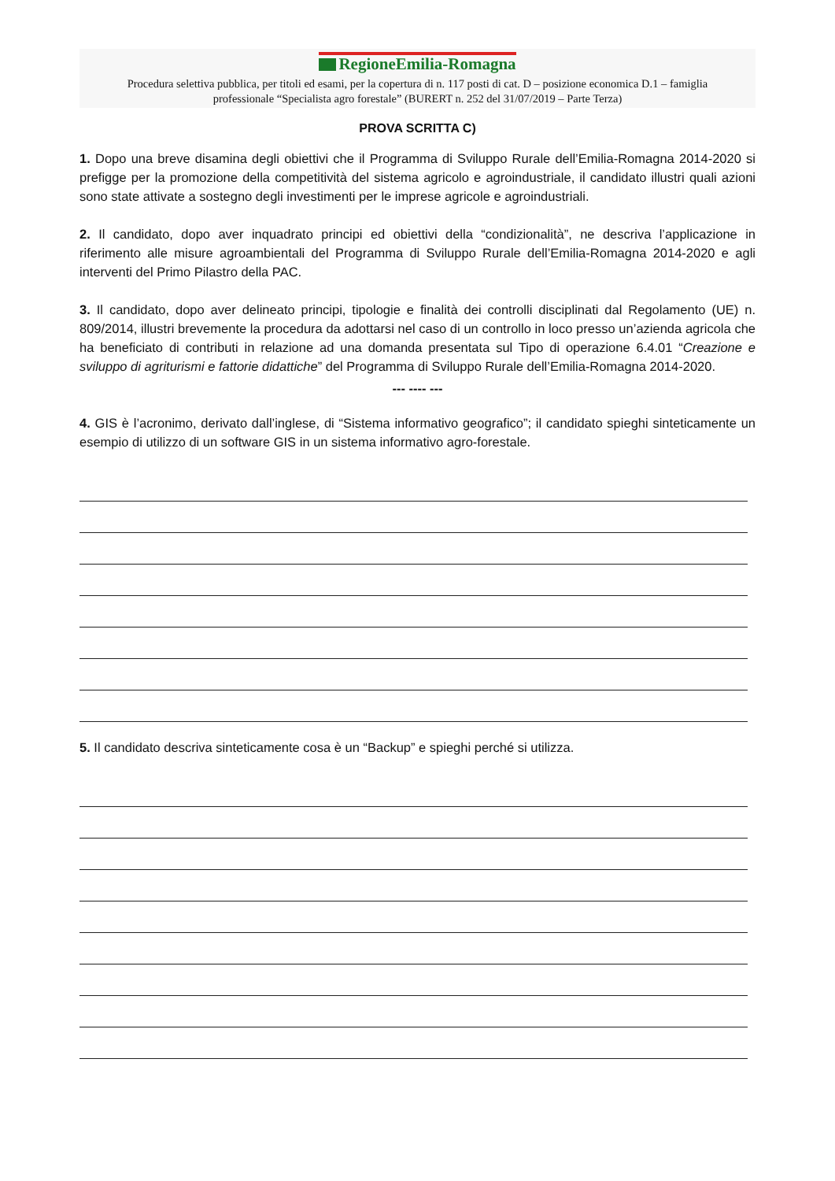RegioneEmilia-Romagna
Procedura selettiva pubblica, per titoli ed esami, per la copertura di n. 117 posti di cat. D – posizione economica D.1 – famiglia
professionale “Specialista agro forestale” (BURERT n. 252 del 31/07/2019 – Parte Terza)
PROVA SCRITTA C)
1. Dopo una breve disamina degli obiettivi che il Programma di Sviluppo Rurale dell’Emilia-Romagna 2014-2020 si prefigge per la promozione della competitività del sistema agricolo e agroindustriale, il candidato illustri quali azioni sono state attivate a sostegno degli investimenti per le imprese agricole e agroindustriali.
2. Il candidato, dopo aver inquadrato principi ed obiettivi della “condizionalità”, ne descriva l’applicazione in riferimento alle misure agroambientali del Programma di Sviluppo Rurale dell’Emilia-Romagna 2014-2020 e agli interventi del Primo Pilastro della PAC.
3. Il candidato, dopo aver delineato principi, tipologie e finalità dei controlli disciplinati dal Regolamento (UE) n. 809/2014, illustri brevemente la procedura da adottarsi nel caso di un controllo in loco presso un’azienda agricola che ha beneficiato di contributi in relazione ad una domanda presentata sul Tipo di operazione 6.4.01 “Creazione e sviluppo di agriturismi e fattorie didattiche” del Programma di Sviluppo Rurale dell’Emilia-Romagna 2014-2020.
--- ---- ---
4. GIS è l’acronimo, derivato dall’inglese, di “Sistema informativo geografico”; il candidato spieghi sinteticamente un esempio di utilizzo di un software GIS in un sistema informativo agro-forestale.
5. Il candidato descriva sinteticamente cosa è un “Backup” e spieghi perché si utilizza.